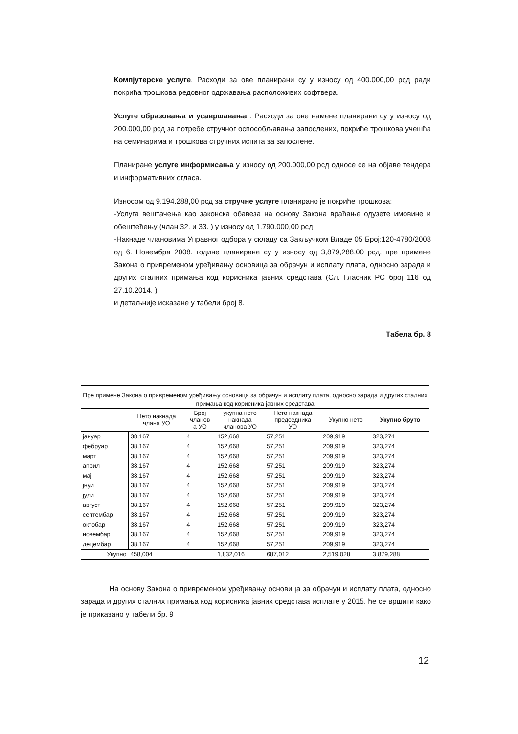Компјутерске услуге. Расходи за ове планирани су у износу од 400.000,00 рсд ради покрића трошкова редовног одржавања расположивих софтвера.
Услуге образовања и усавршавања . Расходи за ове намене планирани су у износу од 200.000,00 рсд за потребе стручног оспособљавања запослених, покриће трошкова учешћа на семинарима и трошкова стручних испита за запослене.
Планиране услуге информисања у износу од 200.000,00 рсд односе се на објаве тендера и информативних огласа.
Износом од 9.194.288,00 рсд за стручне услуге планирано је покриће трошкова:
-Услуга вештачења као законска обавеза на основу Закона враћање одузете имовине и обештећењу (члан 32. и 33. ) у износу од 1.790.000,00 рсд
-Накнаде члановима Управног одбора у складу са Закључком Владе 05 Број:120-4780/2008 од 6. Новембра 2008. године планиране су у износу од 3,879,288,00 рсд, пре примене Закона о привременом уређивању основица за обрачун и исплату плата, односно зарада и других сталних примања код корисника јавних средстава (Сл. Гласник РС број 116 од 27.10.2014. )
и детаљније исказане у табели број 8.
Табела бр. 8
Пре примене Закона о привременом уређивању основица за обрачун и исплату плата, односно зарада и других сталних примања код корисника јавних средстава
| | Нето накнада члана УО | Број чланов а УО | укупна нето накнада чланова УО | Нето накнада председника УО | Укупно нето | Укупно бруто |
| --- | --- | --- | --- | --- | --- | --- |
| јануар | 38,167 | 4 | 152,668 | 57,251 | 209,919 | 323,274 |
| фебруар | 38,167 | 4 | 152,668 | 57,251 | 209,919 | 323,274 |
| март | 38,167 | 4 | 152,668 | 57,251 | 209,919 | 323,274 |
| април | 38,167 | 4 | 152,668 | 57,251 | 209,919 | 323,274 |
| мај | 38,167 | 4 | 152,668 | 57,251 | 209,919 | 323,274 |
| јнуи | 38,167 | 4 | 152,668 | 57,251 | 209,919 | 323,274 |
| јули | 38,167 | 4 | 152,668 | 57,251 | 209,919 | 323,274 |
| август | 38,167 | 4 | 152,668 | 57,251 | 209,919 | 323,274 |
| септембар | 38,167 | 4 | 152,668 | 57,251 | 209,919 | 323,274 |
| октобар | 38,167 | 4 | 152,668 | 57,251 | 209,919 | 323,274 |
| новембар | 38,167 | 4 | 152,668 | 57,251 | 209,919 | 323,274 |
| децембар | 38,167 | 4 | 152,668 | 57,251 | 209,919 | 323,274 |
| Укупно | 458,004 | | 1,832,016 | 687,012 | 2,519,028 | 3,879,288 |
На основу Закона о привременом уређивању основица за обрачун и исплату плата, односно зарада и других сталних примања код корисника јавних средстава исплате у 2015. ће се вршити како је приказано у табели бр. 9
12